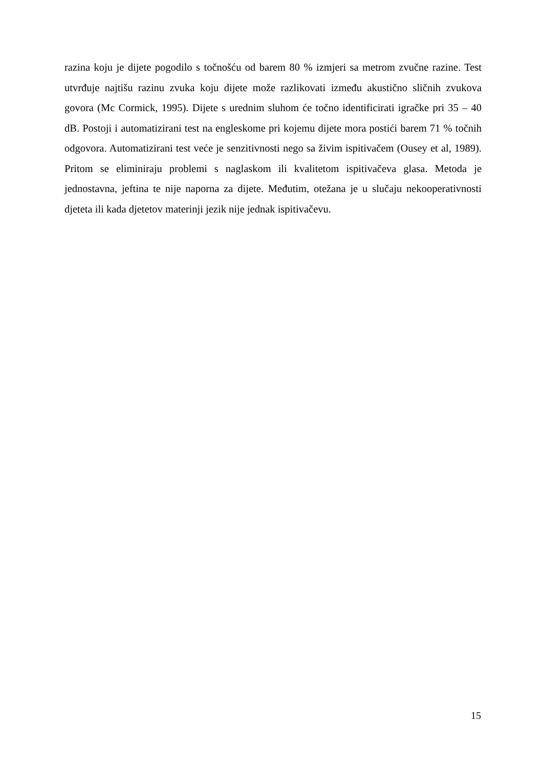razina koju je dijete pogodilo s točnošću od barem 80 % izmjeri sa metrom zvučne razine. Test utvrđuje najtišu razinu zvuka koju dijete može razlikovati između akustično sličnih zvukova govora (Mc Cormick, 1995). Dijete s urednim sluhom će točno identificirati igračke pri 35 – 40 dB. Postoji i automatizirani test na engleskome pri kojemu dijete mora postići barem 71 % točnih odgovora. Automatizirani test veće je senzitivnosti nego sa živim ispitivačem (Ousey et al, 1989). Pritom se eliminiraju problemi s naglaskom ili kvalitetom ispitivačeva glasa. Metoda je jednostavna, jeftina te nije naporna za dijete. Međutim, otežana je u slučaju nekooperativnosti djeteta ili kada djetetov materinji jezik nije jednak ispitivačevu.
15